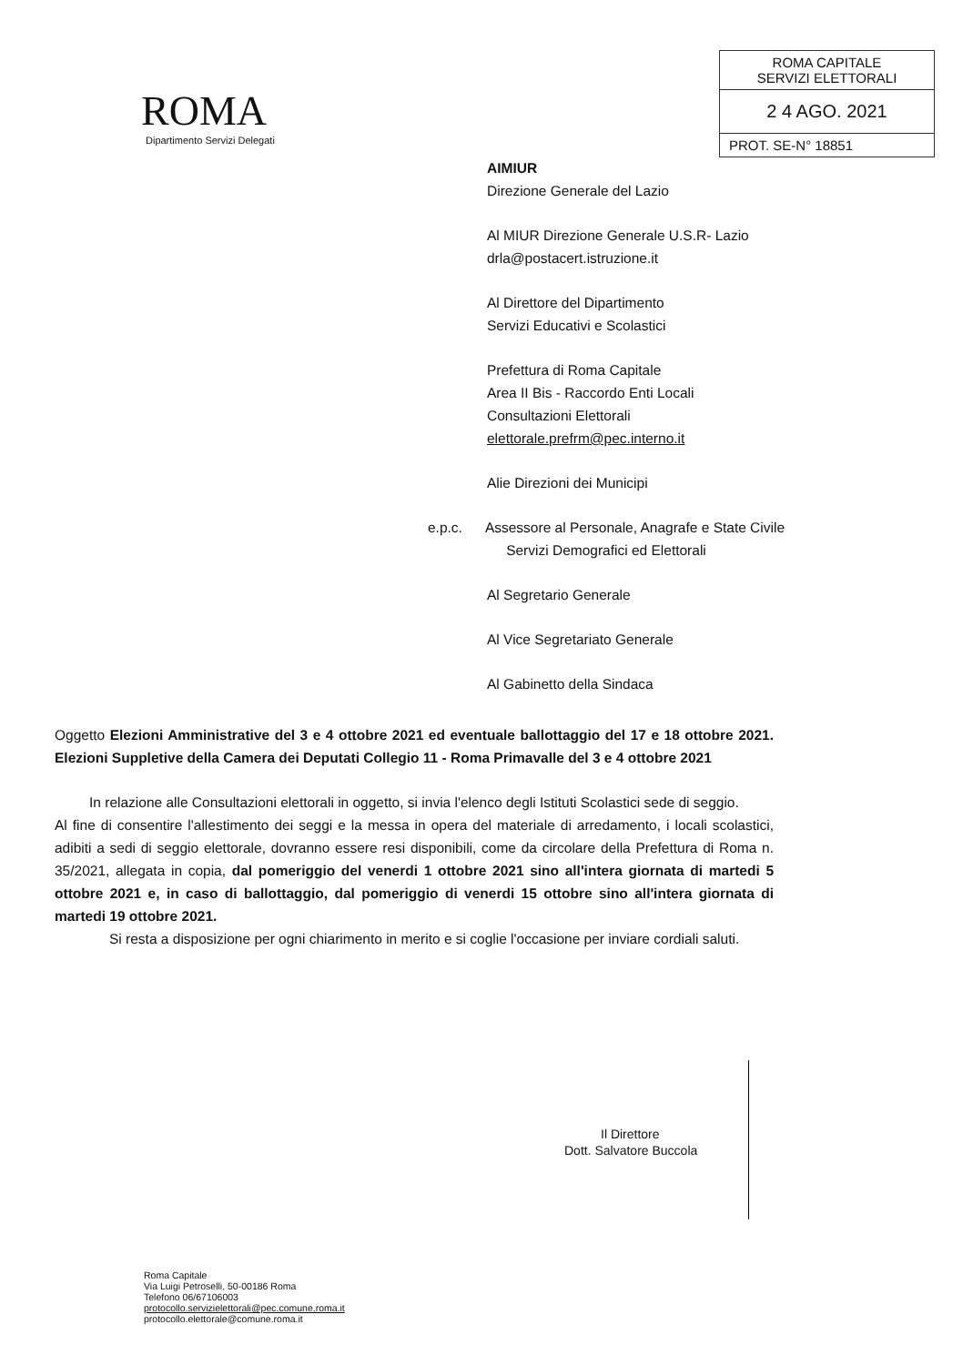ROMA
Dipartimento Servizi Delegati
ROMA CAPITALE
SERVIZI ELETTORALI
2 4 AGO. 2021
PROT. SE-N° 18851
AIMIUR
Direzione Generale del Lazio
Al MIUR Direzione Generale U.S.R- Lazio
drla@postacert.istruzione.it
Al Direttore del Dipartimento
Servizi Educativi e Scolastici
Prefettura di Roma Capitale
Area II Bis - Raccordo Enti Locali
Consultazioni Elettorali
elettorale.prefrm@pec.interno.it
Alie Direzioni dei Municipi
e.p.c. Assessore al Personale, Anagrafe e State Civile
Servizi Demografici ed Elettorali
Al Segretario Generale
Al Vice Segretariato Generale
Al Gabinetto della Sindaca
Oggetto Elezioni Amministrative del 3 e 4 ottobre 2021 ed eventuale ballottaggio del 17 e 18 ottobre 2021. Elezioni Suppletive della Camera dei Deputati Collegio 11 - Roma Primavalle del 3 e 4 ottobre 2021
In relazione alle Consultazioni elettorali in oggetto, si invia l'elenco degli Istituti Scolastici sede di seggio.
Al fine di consentire l'allestimento dei seggi e la messa in opera del materiale di arredamento, i locali scolastici, adibiti a sedi di seggio elettorale, dovranno essere resi disponibili, come da circolare della Prefettura di Roma n. 35/2021, allegata in copia, dal pomeriggio del venerdi 1 ottobre 2021 sino all'intera giornata di martedi 5 ottobre 2021 e, in caso di ballottaggio, dal pomeriggio di venerdi 15 ottobre sino all'intera giornata di martedi 19 ottobre 2021.
Si resta a disposizione per ogni chiarimento in merito e si coglie l'occasione per inviare cordiali saluti.
Il Direttore
Dott. Salvatore Buccola
Roma Capitale
Via Luigi Petroselli, 50-00186 Roma
Telefono 06/67106003
protocollo.servizielettorali@pec.comune.roma.it
protocollo.elettorale@comune.roma.it